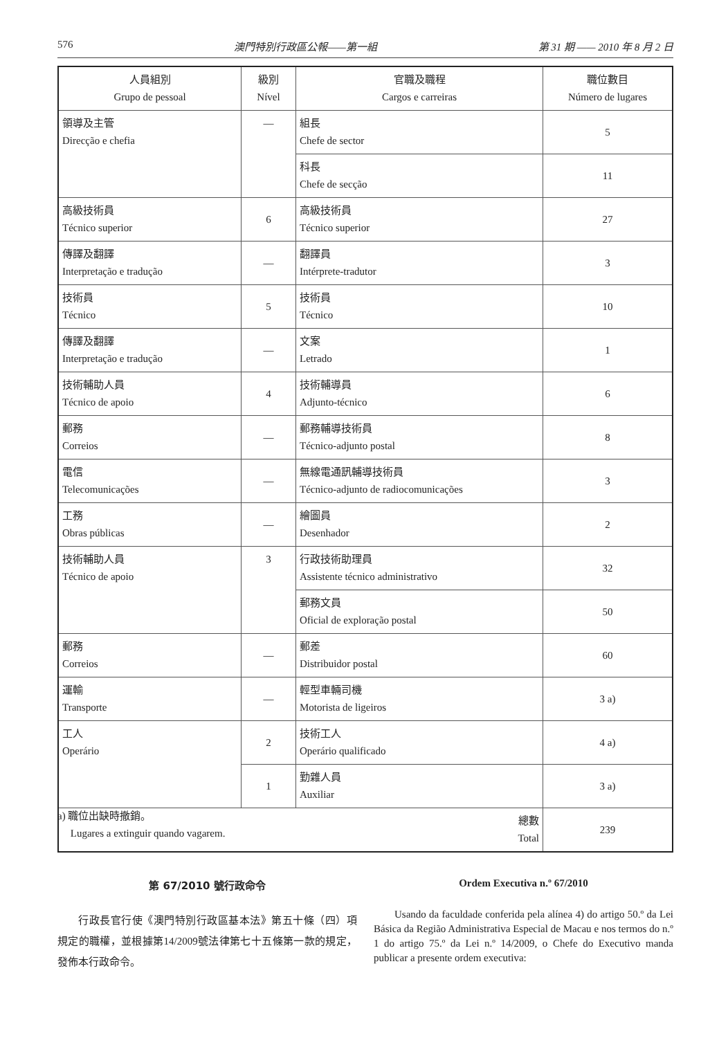576 澳門特別行政區公報——第一組 第 31 期 —— 2010 年 8 月 2 日
| 人員組別 Grupo de pessoal | 級別 Nível | 官職及職程 Cargos e carreiras | 職位數目 Número de lugares |
| --- | --- | --- | --- |
| 領導及主管 Direcção e chefia | — | 組長 Chefe de sector | 5 |
| | | 科長 Chefe de secção | 11 |
| 高級技術員 Técnico superior | 6 | 高級技術員 Técnico superior | 27 |
| 傳譯及翻譯 Interpretação e tradução | — | 翻譯員 Intérprete-tradutor | 3 |
| 技術員 Técnico | 5 | 技術員 Técnico | 10 |
| 傳譯及翻譯 Interpretação e tradução | — | 文案 Letrado | 1 |
| 技術輔助人員 Técnico de apoio | 4 | 技術輔導員 Adjunto-técnico | 6 |
| 郵務 Correios | — | 郵務輔導技術員 Técnico-adjunto postal | 8 |
| 電信 Telecomunicações | — | 無線電通訊輔導技術員 Técnico-adjunto de radiocomunicações | 3 |
| 工務 Obras públicas | — | 繪圖員 Desenhador | 2 |
| 技術輔助人員 Técnico de apoio | 3 | 行政技術助理員 Assistente técnico administrativo | 32 |
| | | 郵務文員 Oficial de exploração postal | 50 |
| 郵務 Correios | — | 郵差 Distribuidor postal | 60 |
| 運輸 Transporte | — | 輕型車輛司機 Motorista de ligeiros | 3 a) |
| 工人 Operário | 2 | 技術工人 Operário qualificado | 4 a) |
| | 1 | 勤雜人員 Auxiliar | 3 a) |
| 總數 Total | | | 239 |
a) 職位出缺時撤銷。
Lugares a extinguir quando vagarem.
第 67/2010 號行政命令
行政長官行使《澳門特別行政區基本法》第五十條（四）項規定的職權，並根據第14/2009號法律第七十五條第一款的規定，發佈本行政命令。
Ordem Executiva n.º 67/2010
Usando da faculdade conferida pela alínea 4) do artigo 50.º da Lei Básica da Região Administrativa Especial de Macau e nos termos do n.º 1 do artigo 75.º da Lei n.º 14/2009, o Chefe do Executivo manda publicar a presente ordem executiva: